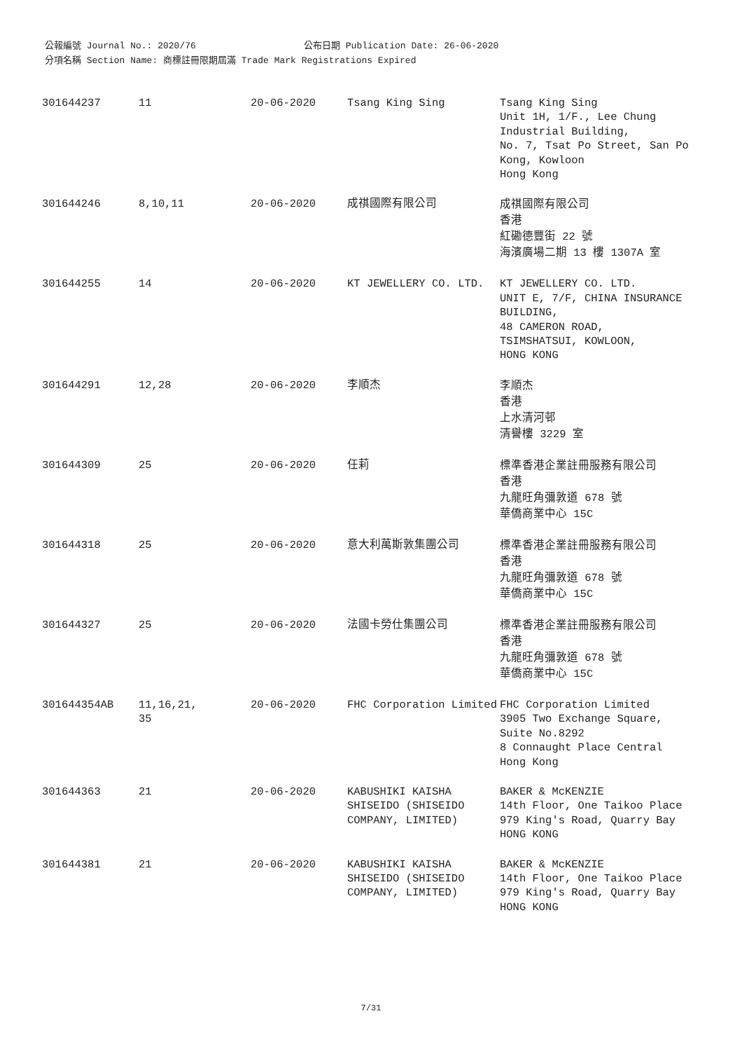公報編號 Journal No.: 2020/76 公布日期 Publication Date: 26-06-2020
分項名稱 Section Name: 商標註冊限期屆滿 Trade Mark Registrations Expired
| 301644237 | 11 | 20-06-2020 | Tsang King Sing | Tsang King Sing Unit 1H, 1/F., Lee Chung Industrial Building, No. 7, Tsat Po Street, San Po Kong, Kowloon Hong Kong |
| 301644246 | 8,10,11 | 20-06-2020 | 成祺國際有限公司 | 成祺國際有限公司 香港 紅磡德豐街 22 號 海濱廣場二期 13 樓 1307A 室 |
| 301644255 | 14 | 20-06-2020 | KT JEWELLERY CO. LTD. | KT JEWELLERY CO. LTD. UNIT E, 7/F, CHINA INSURANCE BUILDING, 48 CAMERON ROAD, TSIMSHATSUI, KOWLOON, HONG KONG |
| 301644291 | 12,28 | 20-06-2020 | 李順杰 | 李順杰 香港 上水清河邨 清譽樓 3229 室 |
| 301644309 | 25 | 20-06-2020 | 任莉 | 標準香港企業註冊服務有限公司 香港 九龍旺角彌敦道 678 號 華僑商業中心 15C |
| 301644318 | 25 | 20-06-2020 | 意大利萬斯敦集團公司 | 標準香港企業註冊服務有限公司 香港 九龍旺角彌敦道 678 號 華僑商業中心 15C |
| 301644327 | 25 | 20-06-2020 | 法國卡勞仕集團公司 | 標準香港企業註冊服務有限公司 香港 九龍旺角彌敦道 678 號 華僑商業中心 15C |
| 301644354AB | 11,16,21, 35 | 20-06-2020 | FHC Corporation Limited | FHC Corporation Limited 3905 Two Exchange Square, Suite No.8292 8 Connaught Place Central Hong Kong |
| 301644363 | 21 | 20-06-2020 | KABUSHIKI KAISHA SHISEIDO (SHISEIDO COMPANY, LIMITED) | BAKER & McKENZIE 14th Floor, One Taikoo Place 979 King's Road, Quarry Bay HONG KONG |
| 301644381 | 21 | 20-06-2020 | KABUSHIKI KAISHA SHISEIDO (SHISEIDO COMPANY, LIMITED) | BAKER & McKENZIE 14th Floor, One Taikoo Place 979 King's Road, Quarry Bay HONG KONG |
7/31